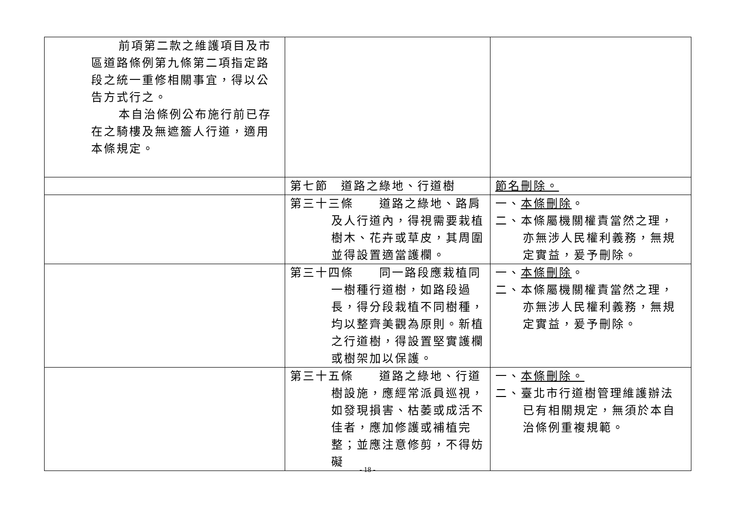| 前項第二款之維護項目及市區道路條例第九條第二項指定路段之統一重修相關事宜，得以公告方式行之。 本自治條例公布施行前已存在之騎樓及無遮簷人行道，適用本條規定。 | | |
| | 第七節 道路之綠地、行道樹 | 節名刪除。 |
| | 第三十三條 道路之綠地、路肩及人行道內，得視需要栽植樹木、花卉或草皮，其周圍並得設置適當護欄。 | 一、 本條刪除 。 二、本條屬機關權責當然之理，亦無涉人民權利義務，無規定實益，爰予刪除。 |
| | 第三十四條 同一路段應栽植同一樹種行道樹，如路段過長，得分段栽植不同樹種，均以整齊美觀為原則。新植之行道樹，得設置堅實護欄或樹架加以保護。 | 一、 本條刪除 。 二、本條屬機關權責當然之理，亦無涉人民權利義務，無規定實益，爰予刪除。 |
| | 第三十五條 道路之綠地、行道樹設施，應經常派員巡視，如發現損害、枯萎或成活不佳者，應加修護或補植完整；並應注意修剪，不得妨礙 | 一、 本條刪除。 二、臺北市行道樹管理維護辦法已有相關規定，無須於本自治條例重複規範。 |
- 18 -